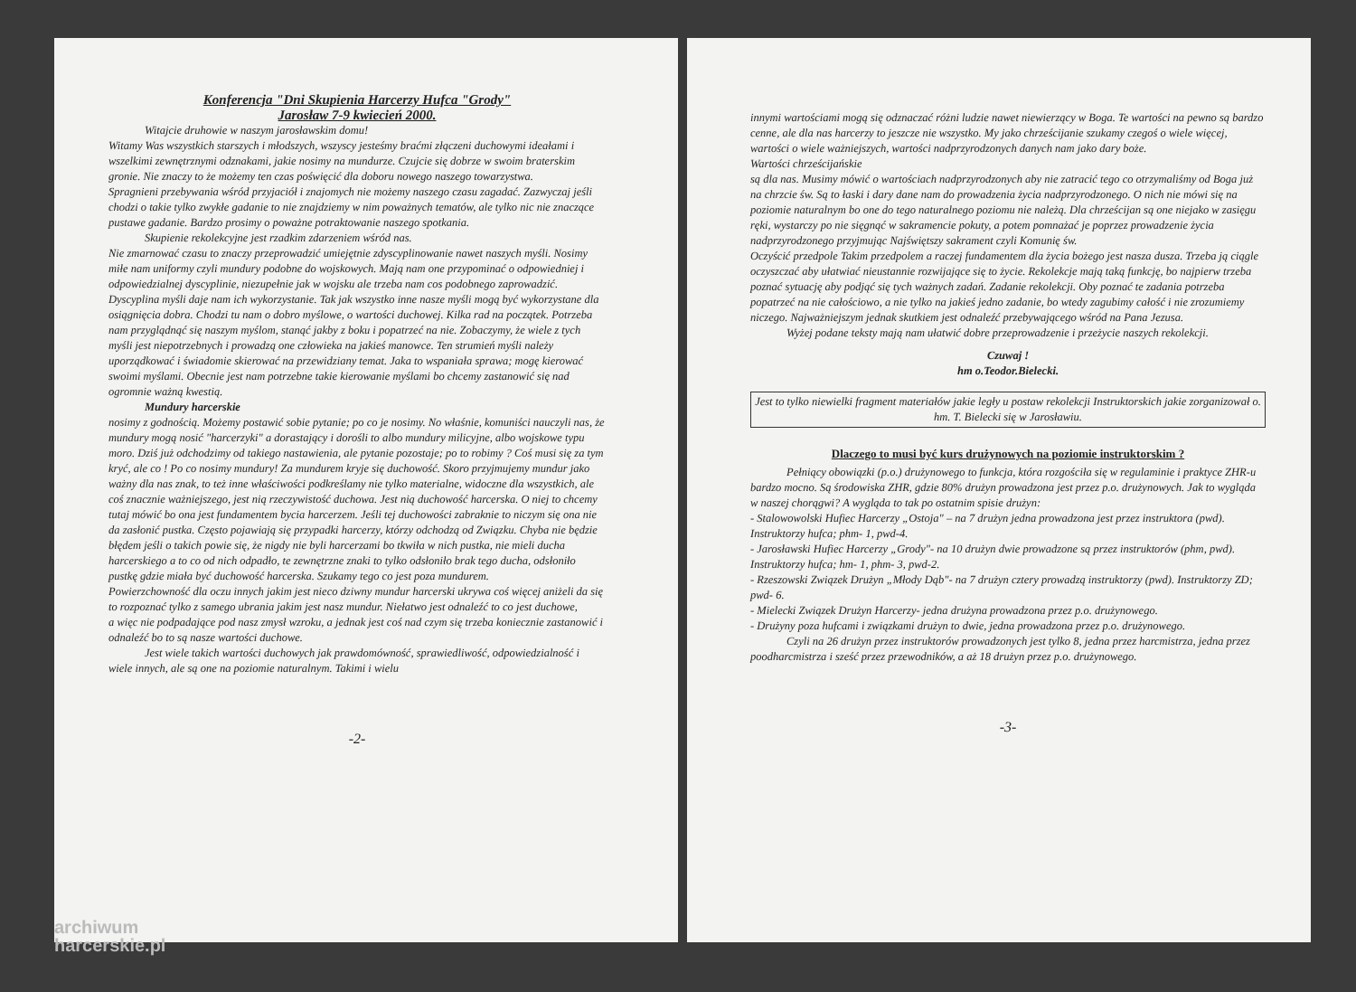Konferencja "Dni Skupienia Harcerzy Hufca "Grody"
Jarosław 7-9 kwiecień 2000.
Witajcie druhowie w naszym jarosławskim domu!
Witamy Was wszystkich starszych i młodszych, wszyscy jesteśmy braćmi złączeni duchowymi ideałami i wszelkimi zewnętrznymi odznakami, jakie nosimy na mundurze. Czujcie się dobrze w swoim braterskim gronie. Nie znaczy to że możemy ten czas poświęcić dla doboru nowego naszego towarzystwa.
Spragnieni przebywania wśród przyjaciół i znajomych nie możemy naszego czasu zagadać. Zazwyczaj jeśli chodzi o takie tylko zwykłe gadanie to nie znajdziemy w nim poważnych tematów, ale tylko nic nie znaczące pustawe gadanie. Bardzo prosimy o poważne potraktowanie naszego spotkania.
Skupienie rekolekcyjne jest rzadkim zdarzeniem wśród nas.
Nie zmarnować czasu to znaczy przeprowadzić umiejętnie zdyscyplinowanie nawet naszych myśli. Nosimy miłe nam uniformy czyli mundury podobne do wojskowych. Mają nam one przypominać o odpowiedniej i odpowiedzialnej dyscyplinie, niezupełnie jak w wojsku ale trzeba nam cos podobnego zaprowadzić. Dyscyplina myśli daje nam ich wykorzystanie. Tak jak wszystko inne nasze myśli mogą być wykorzystane dla osiągnięcia dobra. Chodzi tu nam o dobro myślowe, o wartości duchowej. Kilka rad na początek. Potrzeba nam przyglądnąć się naszym myślom, stanąć jakby z boku i popatrzeć na nie. Zobaczymy, że wiele z tych myśli jest niepotrzebnych i prowadzą one człowieka na jakieś manowce. Ten strumień myśli należy uporządkować i świadomie skierować na przewidziany temat. Jaka to wspaniała sprawa; mogę kierować swoimi myślami. Obecnie jest nam potrzebne takie kierowanie myślami bo chcemy zastanowić się nad ogromnie ważną kwestią.
Mundury harcerskie
nosimy z godnością. Możemy postawić sobie pytanie; po co je nosimy. No właśnie, komuniści nauczyli nas, że mundury mogą nosić "harcerzyki" a dorastający i dorośli to albo mundury milicyjne, albo wojskowe typu moro. Dziś już odchodzimy od takiego nastawienia, ale pytanie pozostaje; po to robimy ? Coś musi się za tym kryć, ale co ! Po co nosimy mundury! Za mundurem kryje się duchowość. Skoro przyjmujemy mundur jako ważny dla nas znak, to też inne właściwości podkreślamy nie tylko materialne, widoczne dla wszystkich, ale coś znacznie ważniejszego, jest nią rzeczywistość duchowa. Jest nią duchowość harcerska. O niej to chcemy tutaj mówić bo ona jest fundamentem bycia harcerzem. Jeśli tej duchowości zabraknie to niczym się ona nie da zasłonić pustka. Często pojawiają się przypadki harcerzy, którzy odchodzą od Związku. Chyba nie będzie błędem jeśli o takich powie się, że nigdy nie byli harcerzami bo tkwiła w nich pustka, nie mieli ducha harcerskiego a to co od nich odpadło, te zewnętrzne znaki to tylko odsłoniło brak tego ducha, odsłoniło pustkę gdzie miała być duchowość harcerska. Szukamy tego co jest poza mundurem.
Powierzchowność dla oczu innych jakim jest nieco dziwny mundur harcerski ukrywa coś więcej aniżeli da się to rozpoznać tylko z samego ubrania jakim jest nasz mundur. Niełatwo jest odnaleźć to co jest duchowe,
a więc nie podpadające pod nasz zmysł wzroku, a jednak jest coś nad czym się trzeba koniecznie zastanowić i odnaleźć bo to są nasze wartości duchowe.
Jest wiele takich wartości duchowych jak prawdomówność, sprawiedliwość, odpowiedzialność i wiele innych, ale są one na poziomie naturalnym. Takimi i wielu
-2-
innymi wartościami mogą się odznaczać różni ludzie nawet niewierzący w Boga. Te wartości na pewno są bardzo cenne, ale dla nas harcerzy to jeszcze nie wszystko. My jako chrześcijanie szukamy czegoś o wiele więcej, wartości o wiele ważniejszych, wartości nadprzyrodzonych danych nam jako dary boże.
Wartości chrześcijańskie
są dla nas. Musimy mówić o wartościach nadprzyrodzonych aby nie zatracić tego co otrzymaliśmy od Boga już na chrzcie św. Są to łaski i dary dane nam do prowadzenia życia nadprzyrodzonego. O nich nie mówi się na poziomie naturalnym bo one do tego naturalnego poziomu nie należą. Dla chrześcijan są one niejako w zasięgu ręki, wystarczy po nie sięgnąć w sakramencie pokuty, a potem pomnażać je poprzez prowadzenie życia nadprzyrodzonego przyjmując Najświętszy sakrament czyli Komunię św.
Oczyścić przedpole Takim przedpolem a raczej fundamentem dla życia bożego jest nasza dusza. Trzeba ją ciągle oczyszczać aby ułatwiać nieustannie rozwijające się to życie. Rekolekcje mają taką funkcję, bo najpierw trzeba poznać sytuację aby podjąć się tych ważnych zadań. Zadanie rekolekcji. Oby poznać te zadania potrzeba popatrzeć na nie całościowo, a nie tylko na jakieś jedno zadanie, bo wtedy zagubimy całość i nie zrozumiemy niczego. Najważniejszym jednak skutkiem jest odnaleźć przebywającego wśród na Pana Jezusa.
Wyżej podane teksty mają nam ułatwić dobre przeprowadzenie i przeżycie naszych rekolekcji.
Czuwaj !
hm o.Teodor.Bielecki.
Jest to tylko niewielki fragment materiałów jakie legły u postaw rekolekcji Instruktorskich jakie zorganizował o. hm. T. Bielecki się w Jarosławiu.
Dlaczego to musi być kurs drużynowych na poziomie instruktorskim ?
Pełniący obowiązki (p.o.) drużynowego to funkcja, która rozgościła się w regulaminie i praktyce ZHR-u bardzo mocno. Są środowiska ZHR, gdzie 80% drużyn prowadzona jest przez p.o. drużynowych. Jak to wygląda w naszej chorągwi? A wygląda to tak po ostatnim spisie drużyn:
- Stalowowolski Hufiec Harcerzy „Ostoja" – na 7 drużyn jedna prowadzona jest przez instruktora (pwd). Instruktorzy hufca; phm- 1, pwd-4.
- Jarosławski Hufiec Harcerzy „Grody"- na 10 drużyn dwie prowadzone są przez instruktorów (phm, pwd). Instruktorzy hufca; hm- 1, phm- 3, pwd-2.
- Rzeszowski Związek Drużyn „Młody Dąb"- na 7 drużyn cztery prowadzą instruktorzy (pwd). Instruktorzy ZD; pwd- 6.
- Mielecki Związek Drużyn Harcerzy- jedna drużyna prowadzona przez p.o. drużynowego.
- Drużyny poza hufcami i związkami drużyn to dwie, jedna prowadzona przez p.o. drużynowego.
Czyli na 26 drużyn przez instruktorów prowadzonych jest tylko 8, jedna przez harcmistrza, jedna przez poodharcmistrza i sześć przez przewodników, a aż 18 drużyn przez p.o. drużynowego.
-3-
archiwum
harcerskie.pl